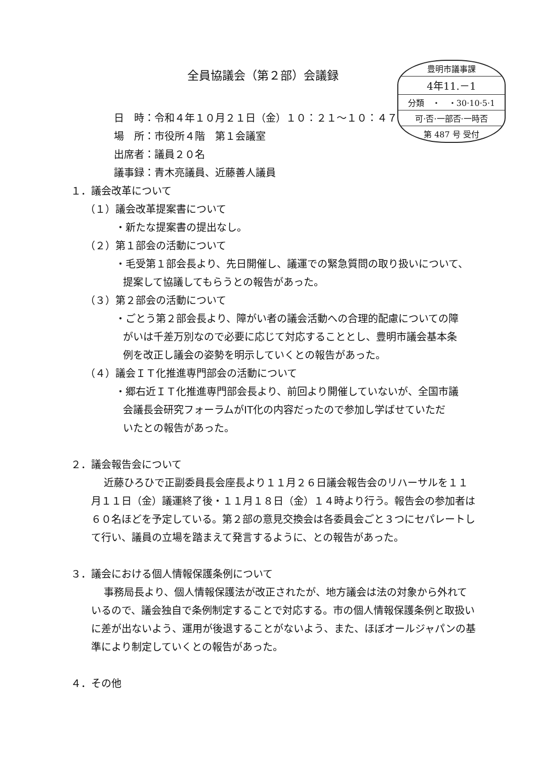全員協議会（第２部）会議録
豊明市議事課
4年11.－1
分類　・　・30·10·5·1
可·否·一部否·一時否
第 487 号 受付
日　時：令和４年１０月２１日（金）１０：２１～１０：４７
場　所：市役所４階　第１会議室
出席者：議員２０名
議事録：青木亮議員、近藤善人議員
１．議会改革について
（１）議会改革提案書について
・新たな提案書の提出なし。
（２）第１部会の活動について
・毛受第１部会長より、先日開催し、議運での緊急質問の取り扱いについて、
提案して協議してもらうとの報告があった。
（３）第２部会の活動について
・ごとう第２部会長より、障がい者の議会活動への合理的配慮についての障
がいは千差万別なので必要に応じて対応することとし、豊明市議会基本条
例を改正し議会の姿勢を明示していくとの報告があった。
（４）議会ＩＴ化推進専門部会の活動について
・郷右近ＩＴ化推進専門部会長より、前回より開催していないが、全国市議
会議長会研究フォーラムがIT化の内容だったので参加し学ばせていただ
いたとの報告があった。
２．議会報告会について
近藤ひろひで正副委員長会座長より１１月２６日議会報告会のリハーサルを１１月１１日（金）議運終了後・１１月１８日（金）１４時より行う。報告会の参加者は６０名ほどを予定している。第２部の意見交換会は各委員会ごと３つにセパレートして行い、議員の立場を踏まえて発言するように、との報告があった。
３．議会における個人情報保護条例について
事務局長より、個人情報保護法が改正されたが、地方議会は法の対象から外れているので、議会独自で条例制定することで対応する。市の個人情報保護条例と取扱いに差が出ないよう、運用が後退することがないよう、また、ほぼオールジャパンの基準により制定していくとの報告があった。
４．その他